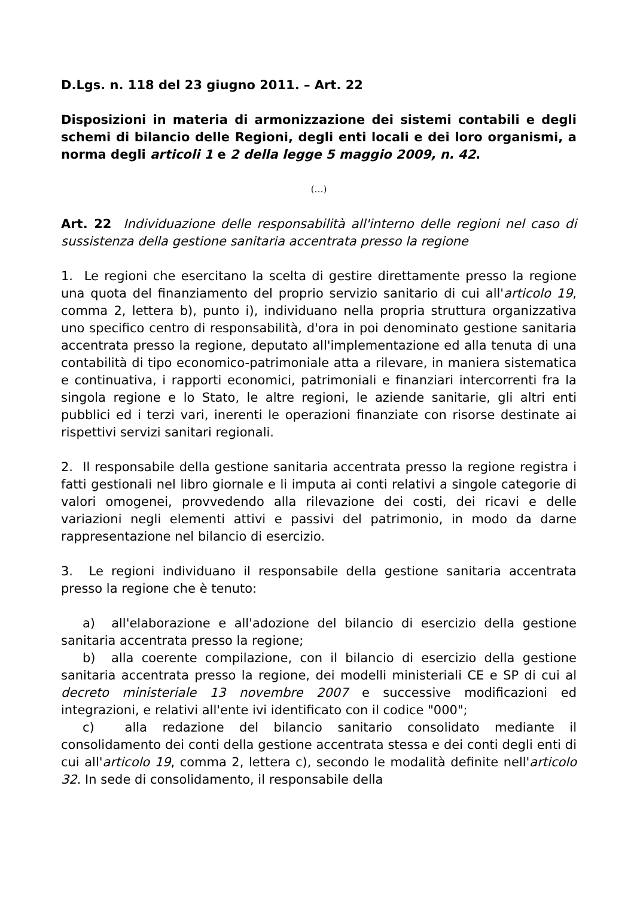D.Lgs. n. 118 del 23 giugno 2011. – Art. 22
Disposizioni in materia di armonizzazione dei sistemi contabili e degli schemi di bilancio delle Regioni, degli enti locali e dei loro organismi, a norma degli articoli 1 e 2 della legge 5 maggio 2009, n. 42.
(…)
Art. 22 Individuazione delle responsabilità all'interno delle regioni nel caso di sussistenza della gestione sanitaria accentrata presso la regione
1. Le regioni che esercitano la scelta di gestire direttamente presso la regione una quota del finanziamento del proprio servizio sanitario di cui all'articolo 19, comma 2, lettera b), punto i), individuano nella propria struttura organizzativa uno specifico centro di responsabilità, d'ora in poi denominato gestione sanitaria accentrata presso la regione, deputato all'implementazione ed alla tenuta di una contabilità di tipo economico-patrimoniale atta a rilevare, in maniera sistematica e continuativa, i rapporti economici, patrimoniali e finanziari intercorrenti fra la singola regione e lo Stato, le altre regioni, le aziende sanitarie, gli altri enti pubblici ed i terzi vari, inerenti le operazioni finanziate con risorse destinate ai rispettivi servizi sanitari regionali.
2. Il responsabile della gestione sanitaria accentrata presso la regione registra i fatti gestionali nel libro giornale e li imputa ai conti relativi a singole categorie di valori omogenei, provvedendo alla rilevazione dei costi, dei ricavi e delle variazioni negli elementi attivi e passivi del patrimonio, in modo da darne rappresentazione nel bilancio di esercizio.
3. Le regioni individuano il responsabile della gestione sanitaria accentrata presso la regione che è tenuto:
a) all'elaborazione e all'adozione del bilancio di esercizio della gestione sanitaria accentrata presso la regione;
b) alla coerente compilazione, con il bilancio di esercizio della gestione sanitaria accentrata presso la regione, dei modelli ministeriali CE e SP di cui al decreto ministeriale 13 novembre 2007 e successive modificazioni ed integrazioni, e relativi all'ente ivi identificato con il codice "000";
c) alla redazione del bilancio sanitario consolidato mediante il consolidamento dei conti della gestione accentrata stessa e dei conti degli enti di cui all'articolo 19, comma 2, lettera c), secondo le modalità definite nell'articolo 32. In sede di consolidamento, il responsabile della